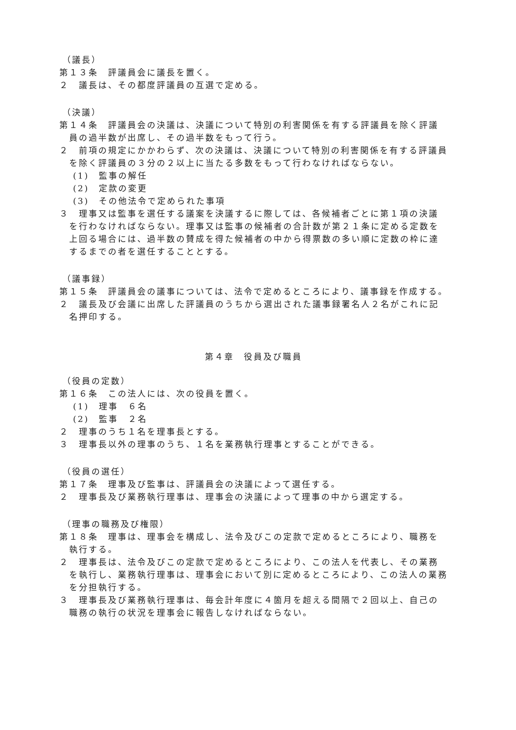（議長）
第１３条　評議員会に議長を置く。
２　議長は、その都度評議員の互選で定める。
（決議）
第１４条　評議員会の決議は、決議について特別の利害関係を有する評議員を除く評議員の過半数が出席し、その過半数をもって行う。
２　前項の規定にかかわらず、次の決議は、決議について特別の利害関係を有する評議員を除く評議員の３分の２以上に当たる多数をもって行わなければならない。
(1)　監事の解任
(2)　定款の変更
(3)　その他法令で定められた事項
３　理事又は監事を選任する議案を決議するに際しては、各候補者ごとに第１項の決議を行わなければならない。理事又は監事の候補者の合計数が第２１条に定める定数を上回る場合には、過半数の賛成を得た候補者の中から得票数の多い順に定数の枠に達するまでの者を選任することとする。
（議事録）
第１５条　評議員会の議事については、法令で定めるところにより、議事録を作成する。
２　議長及び会議に出席した評議員のうちから選出された議事録署名人２名がこれに記名押印する。
第４章　役員及び職員
（役員の定数）
第１６条　この法人には、次の役員を置く。
(1)　理事　６名
(2)　監事　２名
２　理事のうち１名を理事長とする。
３　理事長以外の理事のうち、１名を業務執行理事とすることができる。
（役員の選任）
第１７条　理事及び監事は、評議員会の決議によって選任する。
２　理事長及び業務執行理事は、理事会の決議によって理事の中から選定する。
（理事の職務及び権限）
第１８条　理事は、理事会を構成し、法令及びこの定款で定めるところにより、職務を執行する。
２　理事長は、法令及びこの定款で定めるところにより、この法人を代表し、その業務を執行し、業務執行理事は、理事会において別に定めるところにより、この法人の業務を分担執行する。
３　理事長及び業務執行理事は、毎会計年度に４箇月を超える間隔で２回以上、自己の職務の執行の状況を理事会に報告しなければならない。